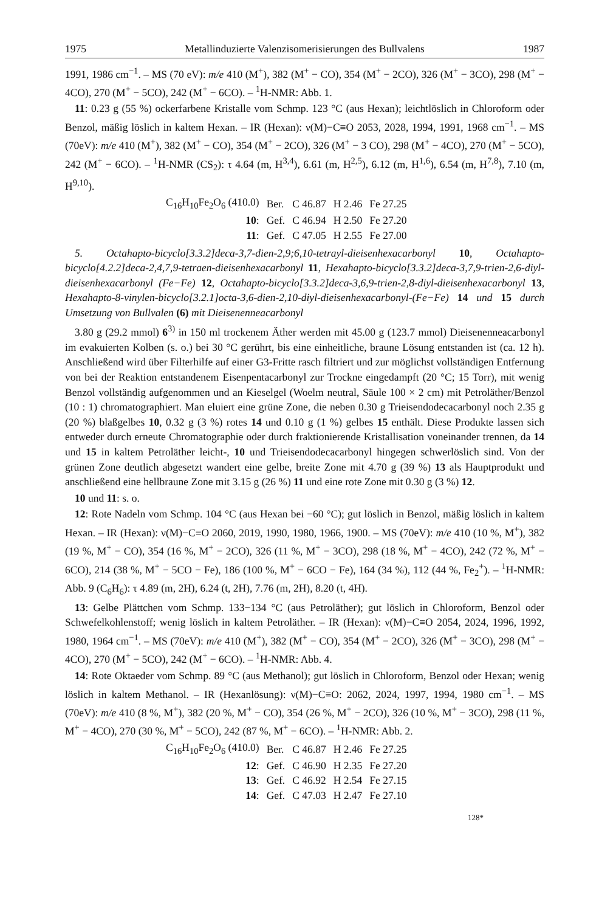1975 Metallinduzierte Valenzisomerisierungen des Bullvalens 1987
1991, 1986 cm<sup>−1</sup>. – MS (70 eV): m/e 410 (M<sup>+</sup>), 382 (M<sup>+</sup> − CO), 354 (M<sup>+</sup> − 2CO), 326 (M<sup>+</sup> − 3CO), 298 (M<sup>+</sup> − 4CO), 270 (M<sup>+</sup> − 5CO), 242 (M<sup>+</sup> − 6CO). – <sup>1</sup>H-NMR: Abb. 1.
11: 0.23 g (55 %) ockerfarbene Kristalle vom Schmp. 123 °C (aus Hexan); leichtlöslich in Chloroform oder Benzol, mäßig löslich in kaltem Hexan. – IR (Hexan): ν(M)−C≡O 2053, 2028, 1994, 1991, 1968 cm<sup>−1</sup>. – MS (70eV): m/e 410 (M<sup>+</sup>), 382 (M<sup>+</sup> − CO), 354 (M<sup>+</sup> − 2CO), 326 (M<sup>+</sup> − 3 CO), 298 (M<sup>+</sup> − 4CO), 270 (M<sup>+</sup> − 5CO), 242 (M<sup>+</sup> − 6CO). – <sup>1</sup>H-NMR (CS<sub>2</sub>): τ 4.64 (m, H<sup>3,4</sup>), 6.61 (m, H<sup>2,5</sup>), 6.12 (m, H<sup>1,6</sup>), 6.54 (m, H<sup>7,8</sup>), 7.10 (m, H<sup>9,10</sup>).
| C<sub>16</sub>H<sub>10</sub>Fe<sub>2</sub>O<sub>6</sub> (410.0) | Ber. | C 46.87 | H 2.46 | Fe 27.25 |
| 10 : | Gef. | C 46.94 | H 2.50 | Fe 27.20 |
| 11 : | Gef. | C 47.05 | H 2.55 | Fe 27.00 |
5. Octahapto-bicyclo[3.3.2]deca-3,7-dien-2,9;6,10-tetrayl-dieisenhexacarbonyl 10, Octahapto-bicyclo[4.2.2]deca-2,4,7,9-tetraen-dieisenhexacarbonyl 11, Hexahapto-bicyclo[3.3.2]deca-3,7,9-trien-2,6-diyl-dieisenhexacarbonyl (Fe−Fe) 12, Octahapto-bicyclo[3.3.2]deca-3,6,9-trien-2,8-diyl-dieisenhexacarbonyl 13, Hexahapto-8-vinylen-bicyclo[3.2.1]octa-3,6-dien-2,10-diyl-dieisenhexacarbonyl-(Fe−Fe) 14 und 15 durch Umsetzung von Bullvalen (6) mit Dieisenenneacarbonyl
3.80 g (29.2 mmol) 6<sup>3)</sup> in 150 ml trockenem Äther werden mit 45.00 g (123.7 mmol) Dieisenenneacarbonyl im evakuierten Kolben (s. o.) bei 30 °C gerührt, bis eine einheitliche, braune Lösung entstanden ist (ca. 12 h). Anschließend wird über Filterhilfe auf einer G3-Fritte rasch filtriert und zur möglichst vollständigen Entfernung von bei der Reaktion entstandenem Eisenpentacarbonyl zur Trockne eingedampft (20 °C; 15 Torr), mit wenig Benzol vollständig aufgenommen und an Kieselgel (Woelm neutral, Säule 100 × 2 cm) mit Petroläther/Benzol (10 : 1) chromatographiert. Man eluiert eine grüne Zone, die neben 0.30 g Trieisendodecacarbonyl noch 2.35 g (20 %) blaßgelbes 10, 0.32 g (3 %) rotes 14 und 0.10 g (1 %) gelbes 15 enthält. Diese Produkte lassen sich entweder durch erneute Chromatographie oder durch fraktionierende Kristallisation voneinander trennen, da 14 und 15 in kaltem Petroläther leicht-, 10 und Trieisendodecacarbonyl hingegen schwerlöslich sind. Von der grünen Zone deutlich abgesetzt wandert eine gelbe, breite Zone mit 4.70 g (39 %) 13 als Hauptprodukt und anschließend eine hellbraune Zone mit 3.15 g (26 %) 11 und eine rote Zone mit 0.30 g (3 %) 12.
10 und 11: s. o.
12: Rote Nadeln vom Schmp. 104 °C (aus Hexan bei −60 °C); gut löslich in Benzol, mäßig löslich in kaltem Hexan. – IR (Hexan): ν(M)−C≡O 2060, 2019, 1990, 1980, 1966, 1900. – MS (70eV): m/e 410 (10 %, M<sup>+</sup>), 382 (19 %, M<sup>+</sup> − CO), 354 (16 %, M<sup>+</sup> − 2CO), 326 (11 %, M<sup>+</sup> − 3CO), 298 (18 %, M<sup>+</sup> − 4CO), 242 (72 %, M<sup>+</sup> − 6CO), 214 (38 %, M<sup>+</sup> − 5CO − Fe), 186 (100 %, M<sup>+</sup> − 6CO − Fe), 164 (34 %), 112 (44 %, Fe<sub>2</sub><sup>+</sup>). – <sup>1</sup>H-NMR: Abb. 9 (C<sub>6</sub>H<sub>6</sub>): τ 4.89 (m, 2H), 6.24 (t, 2H), 7.76 (m, 2H), 8.20 (t, 4H).
13: Gelbe Plättchen vom Schmp. 133−134 °C (aus Petroläther); gut löslich in Chloroform, Benzol oder Schwefelkohlenstoff; wenig löslich in kaltem Petroläther. – IR (Hexan): ν(M)−C≡O 2054, 2024, 1996, 1992, 1980, 1964 cm<sup>−1</sup>. – MS (70eV): m/e 410 (M<sup>+</sup>), 382 (M<sup>+</sup> − CO), 354 (M<sup>+</sup> − 2CO), 326 (M<sup>+</sup> − 3CO), 298 (M<sup>+</sup> − 4CO), 270 (M<sup>+</sup> − 5CO), 242 (M<sup>+</sup> − 6CO). – <sup>1</sup>H-NMR: Abb. 4.
14: Rote Oktaeder vom Schmp. 89 °C (aus Methanol); gut löslich in Chloroform, Benzol oder Hexan; wenig löslich in kaltem Methanol. – IR (Hexanlösung): ν(M)−C≡O: 2062, 2024, 1997, 1994, 1980 cm<sup>−1</sup>. – MS (70eV): m/e 410 (8 %, M<sup>+</sup>), 382 (20 %, M<sup>+</sup> − CO), 354 (26 %, M<sup>+</sup> − 2CO), 326 (10 %, M<sup>+</sup> − 3CO), 298 (11 %, M<sup>+</sup> − 4CO), 270 (30 %, M<sup>+</sup> − 5CO), 242 (87 %, M<sup>+</sup> − 6CO). – <sup>1</sup>H-NMR: Abb. 2.
| C<sub>16</sub>H<sub>10</sub>Fe<sub>2</sub>O<sub>6</sub> (410.0) | Ber. | C 46.87 | H 2.46 | Fe 27.25 |
| 12 : | Gef. | C 46.90 | H 2.35 | Fe 27.20 |
| 13 : | Gef. | C 46.92 | H 2.54 | Fe 27.15 |
| 14 : | Gef. | C 47.03 | H 2.47 | Fe 27.10 |
128*